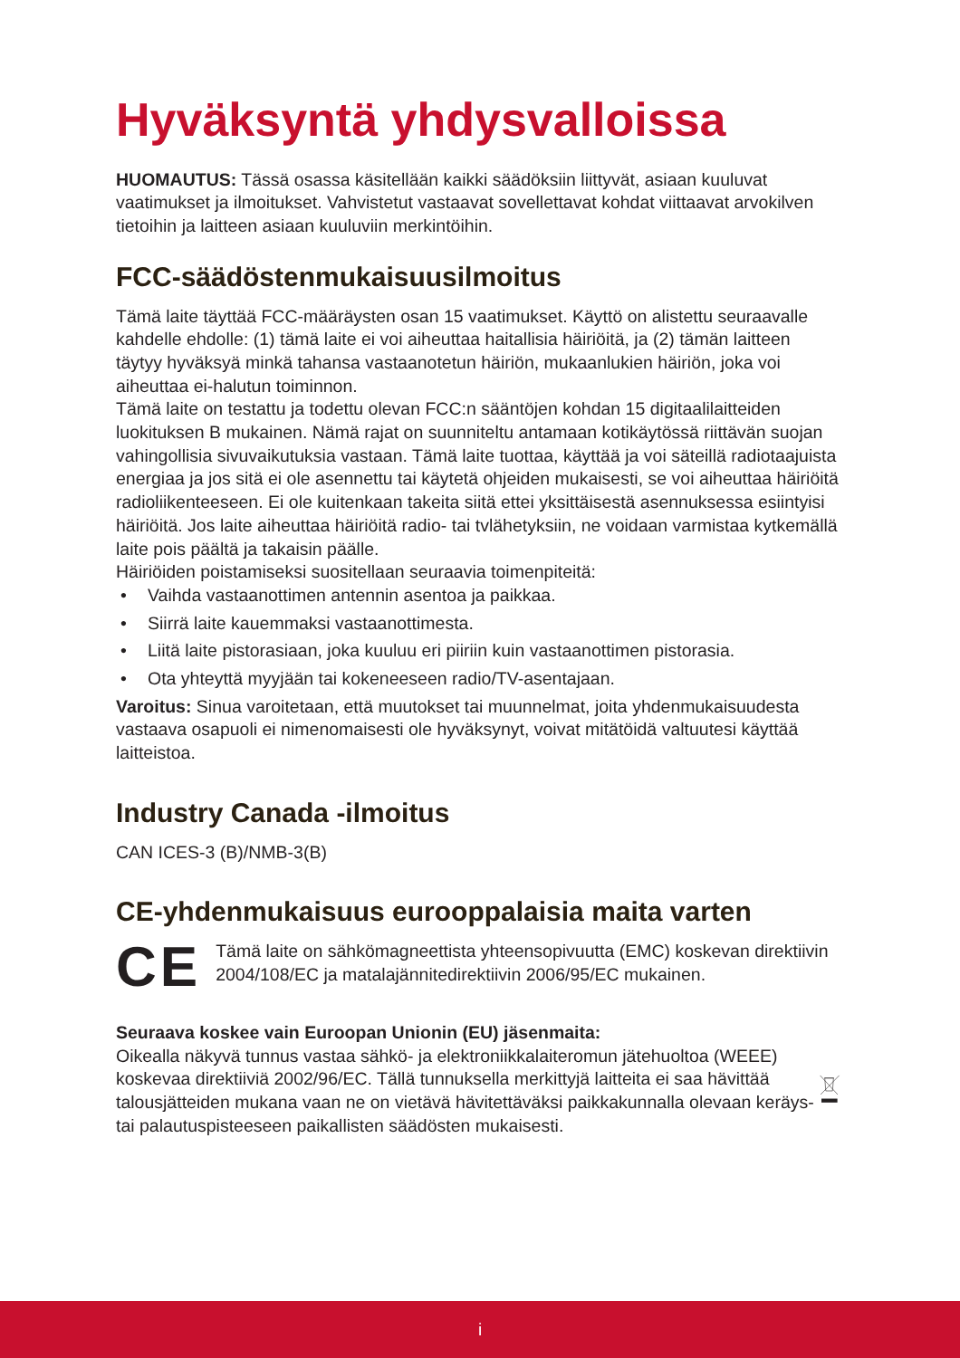Hyväksyntä yhdysvalloissa
HUOMAUTUS: Tässä osassa käsitellään kaikki säädöksiin liittyvät, asiaan kuuluvat vaatimukset ja ilmoitukset. Vahvistetut vastaavat sovellettavat kohdat viittaavat arvokilven tietoihin ja laitteen asiaan kuuluviin merkintöihin.
FCC-säädöstenmukaisuusilmoitus
Tämä laite täyttää FCC-määräysten osan 15 vaatimukset. Käyttö on alistettu seuraavalle kahdelle ehdolle: (1) tämä laite ei voi aiheuttaa haitallisia häiriöitä, ja (2) tämän laitteen täytyy hyväksyä minkä tahansa vastaanotetun häiriön, mukaanlukien häiriön, joka voi aiheuttaa ei-halutun toiminnon.
Tämä laite on testattu ja todettu olevan FCC:n sääntöjen kohdan 15 digitaalilaitteiden luokituksen B mukainen. Nämä rajat on suunniteltu antamaan kotikäytössä riittävän suojan vahingollisia sivuvaikutuksia vastaan. Tämä laite tuottaa, käyttää ja voi säteillä radiotaajuista energiaa ja jos sitä ei ole asennettu tai käytetä ohjeiden mukaisesti, se voi aiheuttaa häiriöitä radioliikenteeseen. Ei ole kuitenkaan takeita siitä ettei yksittäisestä asennuksessa esiintyisi häiriöitä. Jos laite aiheuttaa häiriöitä radio- tai tvlähetyksiin, ne voidaan varmistaa kytkemällä laite pois päältä ja takaisin päälle.
Häiriöiden poistamiseksi suositellaan seuraavia toimenpiteitä:
• Vaihda vastaanottimen antennin asentoa ja paikkaa.
• Siirrä laite kauemmaksi vastaanottimesta.
• Liitä laite pistorasiaan, joka kuuluu eri piiriin kuin vastaanottimen pistorasia.
• Ota yhteyttä myyjään tai kokeneeseen radio/TV-asentajaan.
Varoitus: Sinua varoitetaan, että muutokset tai muunnelmat, joita yhdenmukaisuudesta vastaava osapuoli ei nimenomaisesti ole hyväksynyt, voivat mitätöidä valtuutesi käyttää laitteistoa.
Industry Canada -ilmoitus
CAN ICES-3 (B)/NMB-3(B)
CE-yhdenmukaisuus eurooppalaisia maita varten
CE
Tämä laite on sähkömagneettista yhteensopivuutta (EMC) koskevan direktiivin 2004/108/EC ja matalajännitedirektiivin 2006/95/EC mukainen.
Seuraava koskee vain Euroopan Unionin (EU) jäsenmaita:
Oikealla näkyvä tunnus vastaa sähkö- ja elektroniikkalaiteromun jätehuoltoa (WEEE) koskevaa direktiiviä 2002/96/EC. Tällä tunnuksella merkittyjä laitteita ei saa hävittää talousjätteiden mukana vaan ne on vietävä hävitettäväksi paikkakunnalla olevaan keräys- tai palautuspisteeseen paikallisten säädösten mukaisesti.
i